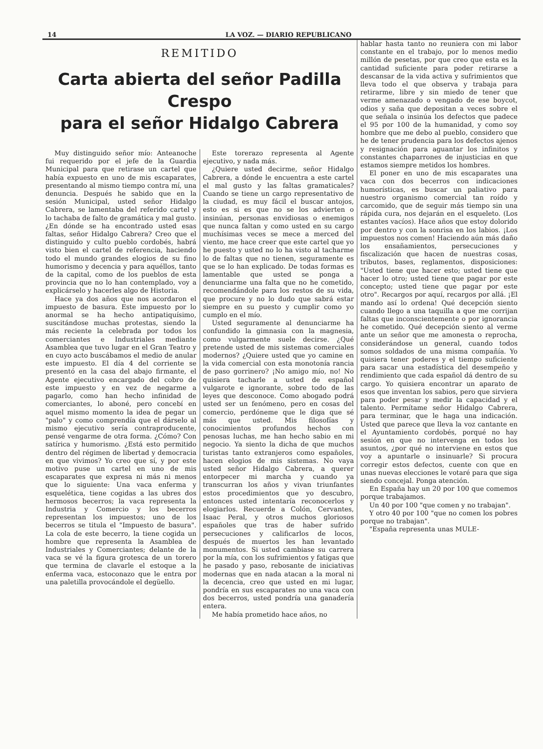14 LA VOZ. — DIARIO REPUBLICANO
REMITIDO
Carta abierta del señor Padilla Crespo
para el señor Hidalgo Cabrera
Muy distinguido señor mío: Anteanoche fui requerido por el jefe de la Guardia Municipal para que retirase un cartel que había expuesto en uno de mis escaparates, presentando al mismo tiempo contra mí, una denuncia. Después he sabido que en la sesión Municipal, usted señor Hidalgo Cabrera, se lamentaba del referido cartel y lo tachaba de falto de gramática y mal gusto. ¿En dónde se ha encontrado usted esas faltas, señor Hidalgo Cabrera? Creo que el distinguido y culto pueblo cordobés, habrá visto bien el cartel de referencia, haciendo todo el mundo grandes elogios de su fino humorismo y decencia y para aquéllos, tanto de la capital, como de los pueblos de esta provincia que no lo han contemplado, voy a explicárselo y hacerles algo de Historia.
Hace ya dos años que nos acordaron el impuesto de basura. Este impuesto por lo anormal se ha hecho antipatiquísimo, suscitándose muchas protestas, siendo la más reciente la celebrada por todos los comerciantes e Industriales mediante Asamblea que tuvo lugar en el Gran Teatro y en cuyo acto buscábamos el medio de anular este impuesto. El día 4 del corriente se presentó en la casa del abajo firmante, el Agente ejecutivo encargado del cobro de este impuesto y en vez de negarme a pagarlo, como han hecho infinidad de comerciantes, lo aboné, pero concebí en aquel mismo momento la idea de pegar un "palo" y como comprendía que el dárselo al mismo ejecutivo sería contraproducente, pensé vengarme de otra forma. ¿Cómo? Con satírica y humorismo. ¿Está esto permitido dentro del régimen de libertad y democracia en que vivimos? Yo creo que sí, y por este motivo puse un cartel en uno de mis escaparates que expresa ni más ni menos que lo siguiente: Una vaca enferma y esquelética, tiene cogidas a las ubres dos hermosos becerros; la vaca representa la Industria y Comercio y los becerros representan los impuestos; uno de los becerros se titula el "Impuesto de basura". La cola de este becerro, la tiene cogida un hombre que representa la Asamblea de Industriales y Comerciantes; delante de la vaca se vé la figura grotesca de un torero que termina de clavarle el estoque a la enferma vaca, estoconazo que le entra por una paletilla provocándole el degüello.
Este torerazo representa al Agente ejecutivo, y nada más.
¿Quiere usted decirme, señor Hidalgo Cabrera, a dónde le encuentra a este cartel el mal gusto y las faltas gramaticales? Cuando se tiene un cargo representativo de la ciudad, es muy fácil el buscar antojos, esto es si es que no se los advierten o insinúan, personas envidiosas o enemigos que nunca faltan y como usted en su cargo muchísimas veces se mece a merced del viento, me hace creer que este cartel que yo he puesto y usted no lo ha visto al tacharme lo de faltas que no tienen, seguramente es que se lo han explicado. De todas formas es lamentable que usted se ponga a denunciarme una falta que no he cometido, recomendándole para los restos de su vida, que procure y no lo dudo que sabrá estar siempre en su puesto y cumplir como yo cumplo en el mío.
Usted seguramente al denunciarme ha confundido la gimnasia con la magnesia, como vulgarmente suele decirse. ¿Qué pretende usted de mis sistemas comerciales modernos? ¿Quiere usted que yo camine en la vida comercial con esta monotonía rancia de paso gorrinero? ¡No amigo mío, no! No quisiera tacharle a usted de español vulgarote e ignorante, sobre todo de las leyes que desconoce. Como abogado podrá usted ser un fenómeno, pero en cosas del comercio, perdóneme que le diga que sé más que usted. Mis filosofías y conocimientos profundos hechos con penosas luchas, me han hecho sabio en mi negocio. Ya siento la dicha de que muchos turistas tanto extranjeros como españoles, hacen elogios de mis sistemas. No vaya usted señor Hidalgo Cabrera, a querer entorpecer mi marcha y cuando ya transcurran los años y vivan triunfantes estos procedimientos que yo descubro, entonces usted intentaría reconocerlos y elogiarlos. Recuerde a Colón, Cervantes, Isaac Peral, y otros muchos gloriosos españoles que tras de haber sufrido persecuciones y calificarlos de locos, después de muertos les han levantado monumentos. Si usted cambiase su carrera por la mía, con los sufrimientos y fatigas que he pasado y paso, rebosante de iniciativas modernas que en nada atacan a la moral ni la decencia, creo que usted en mi lugar, pondría en sus escaparates no una vaca con dos becerros, usted pondría una ganadería entera.
Me había prometido hace años, no
hablar hasta tanto no reuniera con mi labor constante en el trabajo, por lo menos medio millón de pesetas, por que creo que esta es la cantidad suficiente para poder retirarse a descansar de la vida activa y sufrimientos que lleva todo el que observa y trabaja para retirarme, libre y sin miedo de tener que verme amenazado o vengado de ese boycot, odios y saña que depositan a veces sobre el que señala o insinúa los defectos que padece el 95 por 100 de la humanidad, y como soy hombre que me debo al pueblo, considero que he de tener prudencia para los defectos ajenos y resignación para aguantar los infinitos y constantes chaparrones de injusticias en que estamos siempre metidos los hombres.
El poner en uno de mis escaparates una vaca con dos becerros con indicaciones humorísticas, es buscar un paliativo para nuestro organismo comercial tan roído y carcomido, que de seguir más tiempo sin una rápida cura, nos dejarán en el esqueleto. (Los estantes vacíos). Hace años que estoy dolorido por dentro y con la sonrisa en los labios. ¡Los impuestos nos comen! Haciendo aún más daño los ensañamientos, persecuciones y fiscalización que hacen de nuestras cosas, tributos, bases, reglamentos, disposiciones: "Usted tiene que hacer esto; usted tiene que hacer lo otro; usted tiene que pagar por este concepto; usted tiene que pagar por este otro". Recargos por aquí, recargos por allá. ¡El mando así lo ordena! Qué decepción siento cuando llego a una taquilla a que me corrijan faltas que inconscientemente o por ignorancia he cometido. Qué decepción siento al verme ante un señor que me amonesta o reprocha, considerándose un general, cuando todos somos soldados de una misma compañía. Yo quisiera tener poderes y el tiempo suficiente para sacar una estadística del desempeño y rendimiento que cada español dá dentro de su cargo. Yo quisiera encontrar un aparato de esos que inventan los sabios, pero que sirviera para poder pesar y medir la capacidad y el talento. Permítame señor Hidalgo Cabrera, para terminar, que le haga una indicación. Usted que parece que lleva la voz cantante en el Ayuntamiento cordobés, porqué no hay sesión en que no intervenga en todos los asuntos, ¿por qué no interviene en estos que voy a apuntarle o insinuarle? Si procura corregir estos defectos, cuente con que en unas nuevas elecciones le votaré para que siga siendo concejal. Ponga atención.
En España hay un 20 por 100 que comemos porque trabajamos.
Un 40 por 100 "que comen y no trabajan".
Y otro 40 por 100 "que no comen los pobres porque no trabajan".
"España representa unas MULE-